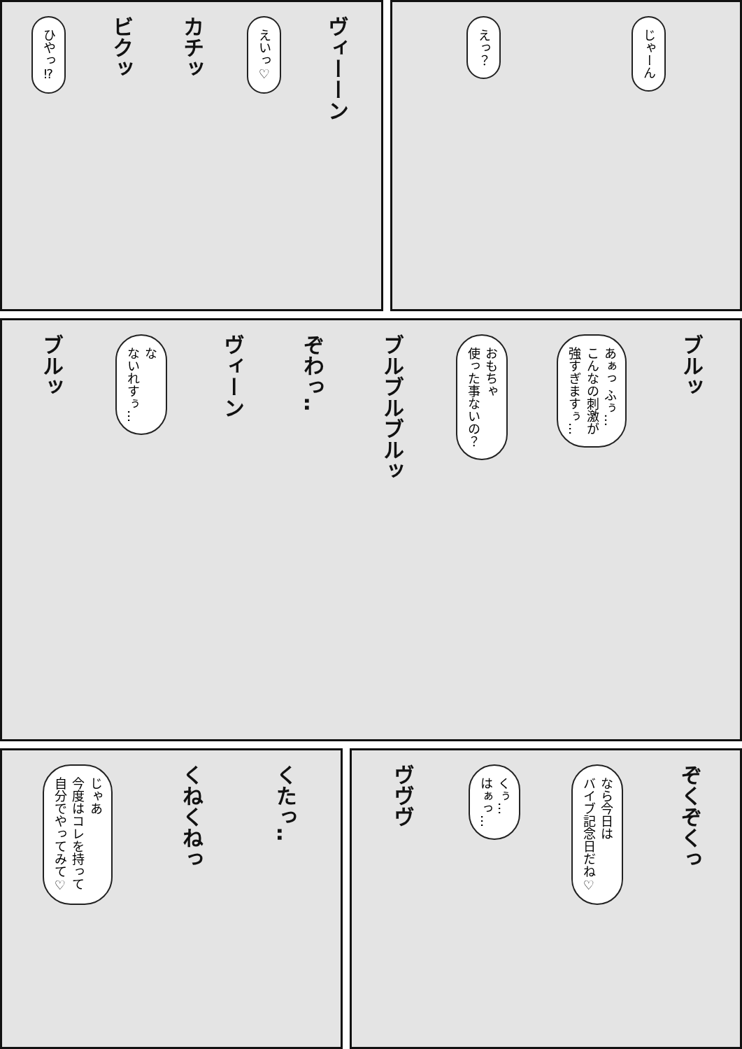じゃーん
えっ？
ヴィーーン
えいっ♡
カチッ
ビクッ
ひやっ⁉
ブルッ
あぁっ ふぅ…
こんなの刺激が
強すぎますぅ…
おもちゃ
使った事ないの？
ブルブルブルッ
ぞわっ‥
ヴィーン
な
ないれすぅ…
ブルッ
ぞくぞくっ
なら今日は
バイブ記念日だね♡
くぅ…
はぁっ…
ヴヴヴ
くたっ‥
くねくねっ
じゃあ
今度はコレを持って
自分でやってみて♡